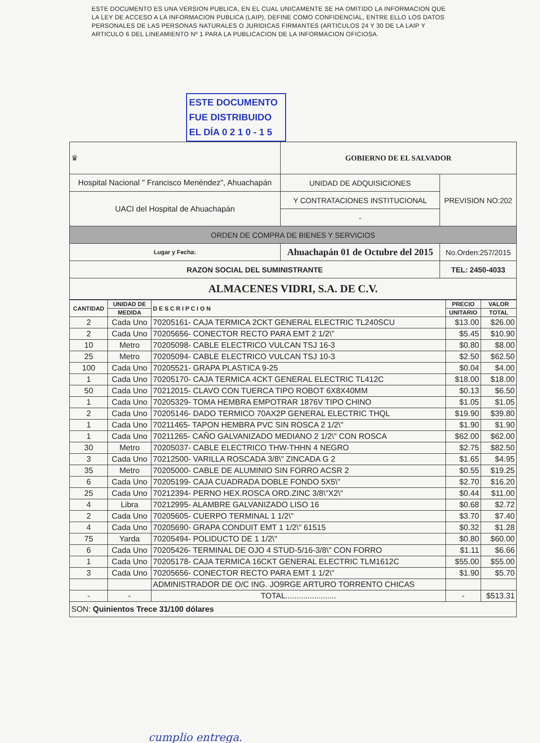ESTE DOCUMENTO ES UNA VERSION PUBLICA, EN EL CUAL UNICAMENTE SE HA OMITIDO LA INFORMACION QUE LA LEY DE ACCESO A LA INFORMACION PUBLICA (LAIP), DEFINE COMO CONFIDENCIAL, ENTRE ELLO LOS DATOS PERSONALES DE LAS PERSONAS NATURALES O JURIDICAS FIRMANTES (ARTICULOS 24 Y 30 DE LA LAIP Y ARTICULO 6 DEL LINEAMIENTO Nº 1 PARA LA PUBLICACION DE LA INFORMACION OFICIOSA.
ESTE DOCUMENTO
FUE DISTRIBUIDO
EL DÍA 0 2 1 0 - 1 5
| ♛ | | GOBIERNO DE EL SALVADOR | |
| Hospital Nacional " Francisco Menéndez", Ahuachapán | | UNIDAD DE ADQUISICIONES | PREVISION NO:202 |
| UACI del Hospital de Ahuachapán | | Y CONTRATACIONES INSTITUCIONAL | |
| | | - | |
| ORDEN DE COMPRA DE BIENES Y SERVICIOS | | | |
| Lugar y Fecha: | Ahuachapán 01 de Octubre del 2015 | | No.Orden:257/2015 |
| RAZON SOCIAL DEL SUMINISTRANTE | | | TEL: 2450-4033 |
| ALMACENES VIDRI, S.A. DE C.V. | | | |
| CANTIDAD | UNIDAD DE | D E S C R I P C I O N | PRECIO | VALOR |
| --- | --- | --- | --- | --- |
| | MEDIDA | | UNITARIO | TOTAL |
| 2 | Cada Uno | 70205161- CAJA TERMICA 2CKT GENERAL ELECTRIC TL240SCU | $13.00 | $26.00 |
| 2 | Cada Uno | 70205656- CONECTOR RECTO PARA EMT 2 1/2\" | $5.45 | $10.90 |
| 10 | Metro | 70205098- CABLE ELECTRICO VULCAN TSJ 16-3 | $0.80 | $8.00 |
| 25 | Metro | 70205094- CABLE ELECTRICO VULCAN TSJ 10-3 | $2.50 | $62.50 |
| 100 | Cada Uno | 70205521- GRAPA PLASTICA 9-25 | $0.04 | $4.00 |
| 1 | Cada Uno | 70205170- CAJA TERMICA 4CKT GENERAL ELECTRIC TL412C | $18.00 | $18.00 |
| 50 | Cada Uno | 70212015- CLAVO CON TUERCA TIPO ROBOT 6X8X40MM | $0.13 | $6.50 |
| 1 | Cada Uno | 70205329- TOMA HEMBRA EMPOTRAR 1876V TIPO CHINO | $1.05 | $1.05 |
| 2 | Cada Uno | 70205146- DADO TERMICO 70AX2P GENERAL ELECTRIC THQL | $19.90 | $39.80 |
| 1 | Cada Uno | 70211465- TAPON HEMBRA PVC SIN ROSCA 2 1/2\" | $1.90 | $1.90 |
| 1 | Cada Uno | 70211265- CAÑO GALVANIZADO MEDIANO 2 1/2\" CON ROSCA | $62.00 | $62.00 |
| 30 | Metro | 70205037- CABLE ELECTRICO THW-THHN 4 NEGRO | $2.75 | $82.50 |
| 3 | Cada Uno | 70212500- VARILLA ROSCADA 3/8\" ZINCADA G 2 | $1.65 | $4.95 |
| 35 | Metro | 70205000- CABLE DE ALUMINIO SIN FORRO ACSR 2 | $0.55 | $19.25 |
| 6 | Cada Uno | 70205199- CAJA CUADRADA DOBLE FONDO 5X5\" | $2.70 | $16.20 |
| 25 | Cada Uno | 70212394- PERNO HEX.ROSCA ORD.ZINC 3/8\"X2\" | $0.44 | $11.00 |
| 4 | Libra | 70212995- ALAMBRE GALVANIZADO LISO 16 | $0.68 | $2.72 |
| 2 | Cada Uno | 70205605- CUERPO TERMINAL 1 1/2\" | $3.70 | $7.40 |
| 4 | Cada Uno | 70205690- GRAPA CONDUIT EMT 1 1/2\" 61515 | $0.32 | $1.28 |
| 75 | Yarda | 70205494- POLIDUCTO DE 1 1/2\" | $0.80 | $60.00 |
| 6 | Cada Uno | 70205426- TERMINAL DE OJO 4 STUD-5/16-3/8\" CON FORRO | $1.11 | $6.66 |
| 1 | Cada Uno | 70205178- CAJA TERMICA 16CKT GENERAL ELECTRIC TLM1612C | $55.00 | $55.00 |
| 3 | Cada Uno | 70205656- CONECTOR RECTO PARA EMT 1 1/2\" | $1.90 | $5.70 |
| | | ADMINISTRADOR DE O/C ING. JO9RGE ARTURO TORRENTO CHICAS | | |
| - | - | TOTAL....................... | - | $513.31 |
| SON: Quinientos Trece 31/100 dólares | | | | |
cumplio entrega.